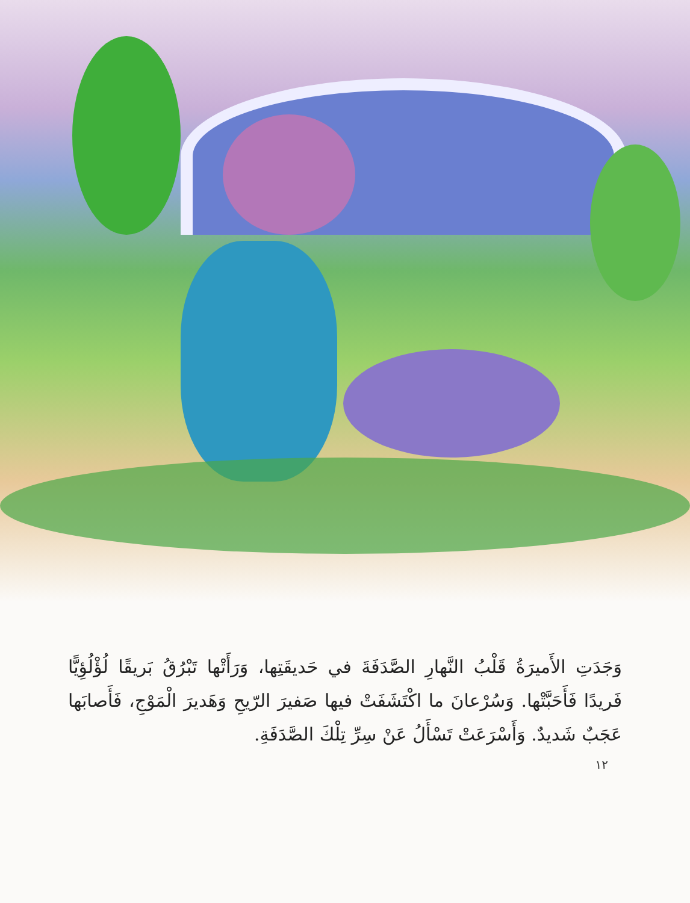وَجَدَتِ الأَميرَةُ قَلْبُ النَّهارِ الصَّدَفَةَ في حَديقَتِها، وَرَأَتْها تَبْرُقُ بَريقًا لُؤْلُؤِيًّا فَريدًا فَأَحَبَّتْها. وَسُرْعانَ ما اكْتَشَفَتْ فيها صَفيرَ الرّيحِ وَهَديرَ الْمَوْجِ، فَأَصابَها عَجَبٌ شَديدٌ. وَأَسْرَعَتْ تَسْأَلُ عَنْ سِرِّ تِلْكَ الصَّدَفَةِ.
١٢